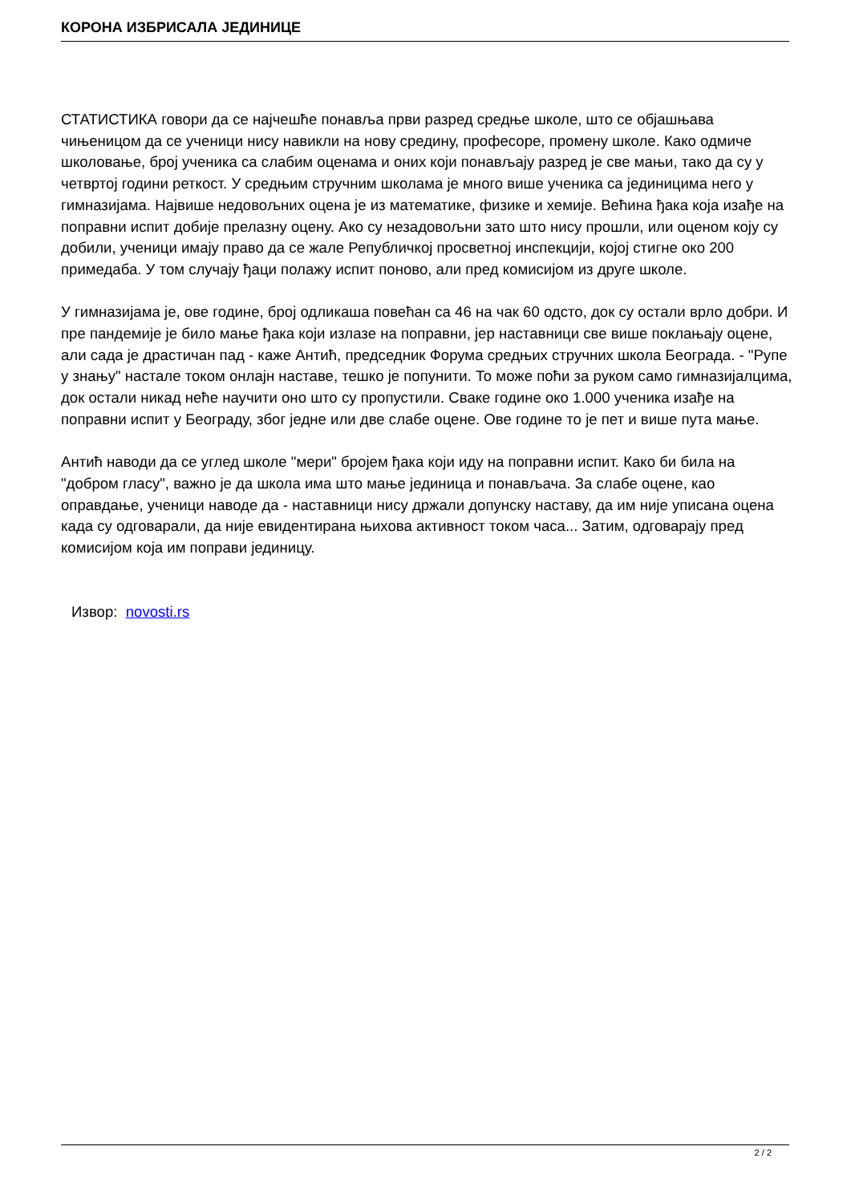КОРОНА ИЗБРИСАЛА ЈЕДИНИЦЕ
СТАТИСТИКА говори да се најчешће понавља први разред средње школе, што се објашњава чињеницом да се ученици нису навикли на нову средину, професоре, промену школе. Како одмиче школовање, број ученика са слабим оценама и оних који понављају разред је све мањи, тако да су у четвртој години реткост. У средњим стручним школама је много више ученика са јединицима него у гимназијама. Највише недовољних оцена је из математике, физике и хемије. Већина ђака која изађе на поправни испит добије прелазну оцену. Ако су незадовољни зато што нису прошли, или оценом коју су добили, ученици имају право да се жале Републичкој просветној инспекцији, којој стигне око 200 примедаба. У том случају ђаци полажу испит поново, али пред комисијом из друге школе.
У гимназијама је, ове године, број одликаша повећан са 46 на чак 60 одсто, док су остали врло добри. И пре пандемије је било мање ђака који излазе на поправни, јер наставници све више поклањају оцене, али сада је драстичан пад - каже Антић, председник Форума средњих стручних школа Београда. - "Рупе у знању" настале током онлајн наставе, тешко је попунити. То може поћи за руком само гимназијалцима, док остали никад неће научити оно што су пропустили. Сваке године око 1.000 ученика изађе на поправни испит у Београду, због једне или две слабе оцене. Ове године то је пет и више пута мање.
Антић наводи да се углед школе "мери" бројем ђака који иду на поправни испит. Како би била на "добром гласу", важно је да школа има што мање јединица и понављача. За слабе оцене, као оправдање, ученици наводе да - наставници нису држали допунску наставу, да им није уписана оцена када су одговарали, да није евидентирана њихова активност током часа... Затим, одговарају пред комисијом која им поправи јединицу.
Извор: novosti.rs
2 / 2